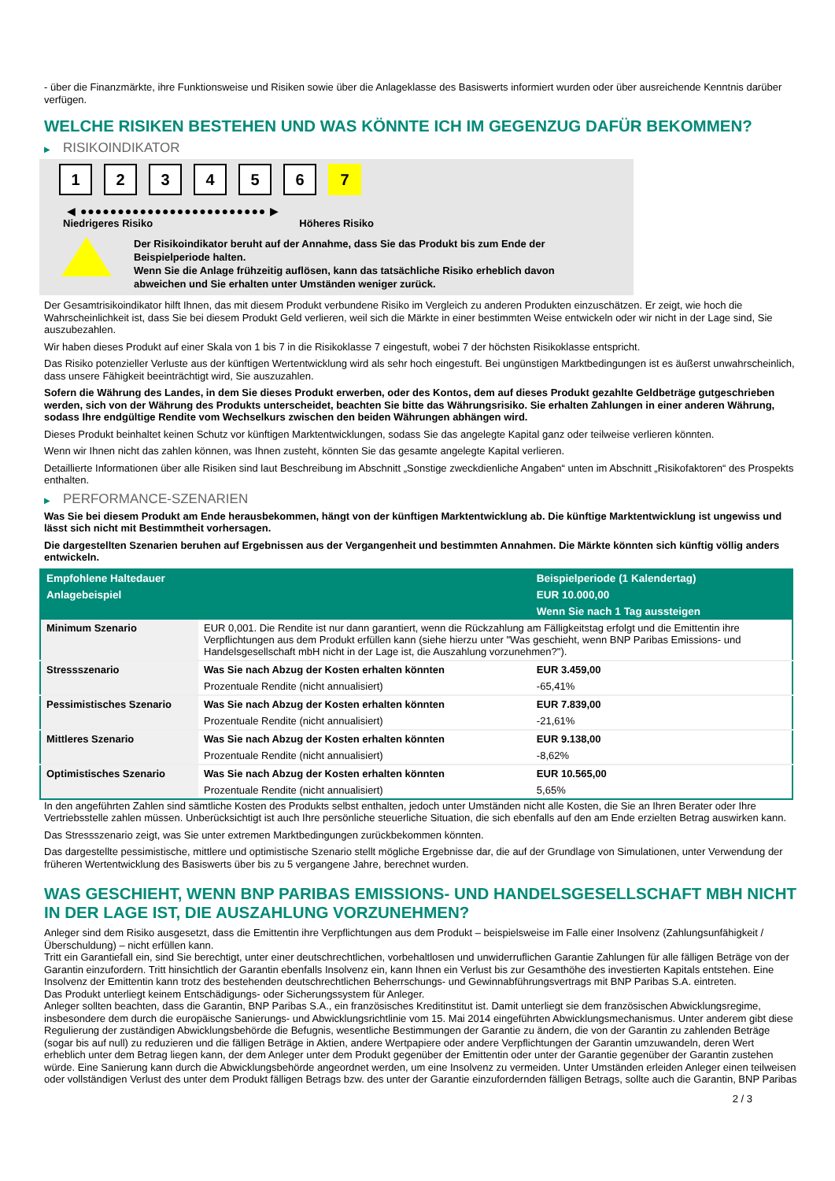- über die Finanzmärkte, ihre Funktionsweise und Risiken sowie über die Anlageklasse des Basiswerts informiert wurden oder über ausreichende Kenntnis darüber verfügen.
WELCHE RISIKEN BESTEHEN UND WAS KÖNNTE ICH IM GEGENZUG DAFÜR BEKOMMEN?
▶ RISIKOINDIKATOR
1 2 3 4 5 6 7
◀ ●●●●●●●●●●●●●●●●●●●●●●●●● ▶
Niedrigeres Risiko Höheres Risiko
Der Risikoindikator beruht auf der Annahme, dass Sie das Produkt bis zum Ende der Beispielperiode halten.
Wenn Sie die Anlage frühzeitig auflösen, kann das tatsächliche Risiko erheblich davon abweichen und Sie erhalten unter Umständen weniger zurück.
Der Gesamtrisikoindikator hilft Ihnen, das mit diesem Produkt verbundene Risiko im Vergleich zu anderen Produkten einzuschätzen. Er zeigt, wie hoch die Wahrscheinlichkeit ist, dass Sie bei diesem Produkt Geld verlieren, weil sich die Märkte in einer bestimmten Weise entwickeln oder wir nicht in der Lage sind, Sie auszubezahlen.
Wir haben dieses Produkt auf einer Skala von 1 bis 7 in die Risikoklasse 7 eingestuft, wobei 7 der höchsten Risikoklasse entspricht.
Das Risiko potenzieller Verluste aus der künftigen Wertentwicklung wird als sehr hoch eingestuft. Bei ungünstigen Marktbedingungen ist es äußerst unwahrscheinlich, dass unsere Fähigkeit beeinträchtigt wird, Sie auszuzahlen.
Sofern die Währung des Landes, in dem Sie dieses Produkt erwerben, oder des Kontos, dem auf dieses Produkt gezahlte Geldbeträge gutgeschrieben werden, sich von der Währung des Produkts unterscheidet, beachten Sie bitte das Währungsrisiko. Sie erhalten Zahlungen in einer anderen Währung, sodass Ihre endgültige Rendite vom Wechselkurs zwischen den beiden Währungen abhängen wird.
Dieses Produkt beinhaltet keinen Schutz vor künftigen Marktentwicklungen, sodass Sie das angelegte Kapital ganz oder teilweise verlieren könnten.
Wenn wir Ihnen nicht das zahlen können, was Ihnen zusteht, könnten Sie das gesamte angelegte Kapital verlieren.
Detaillierte Informationen über alle Risiken sind laut Beschreibung im Abschnitt „Sonstige zweckdienliche Angaben“ unten im Abschnitt „Risikofaktoren“ des Prospekts enthalten.
▶ PERFORMANCE-SZENARIEN
Was Sie bei diesem Produkt am Ende herausbekommen, hängt von der künftigen Marktentwicklung ab. Die künftige Marktentwicklung ist ungewiss und lässt sich nicht mit Bestimmtheit vorhersagen.
Die dargestellten Szenarien beruhen auf Ergebnissen aus der Vergangenheit und bestimmten Annahmen. Die Märkte könnten sich künftig völlig anders entwickeln.
| Empfohlene Haltedauer | | Beispielperiode (1 Kalendertag) |
| --- | --- | --- |
| Anlagebeispiel | | EUR 10.000,00 |
| | | Wenn Sie nach 1 Tag aussteigen |
| Minimum Szenario | EUR 0,001. Die Rendite ist nur dann garantiert, wenn die Rückzahlung am Fälligkeitstag erfolgt und die Emittentin ihre Verpflichtungen aus dem Produkt erfüllen kann (siehe hierzu unter "Was geschieht, wenn BNP Paribas Emissions- und Handelsgesellschaft mbH nicht in der Lage ist, die Auszahlung vorzunehmen?"). | |
| Stressszenario | Was Sie nach Abzug der Kosten erhalten könnten | EUR 3.459,00 |
| | Prozentuale Rendite (nicht annualisiert) | -65,41% |
| Pessimistisches Szenario | Was Sie nach Abzug der Kosten erhalten könnten | EUR 7.839,00 |
| | Prozentuale Rendite (nicht annualisiert) | -21,61% |
| Mittleres Szenario | Was Sie nach Abzug der Kosten erhalten könnten | EUR 9.138,00 |
| | Prozentuale Rendite (nicht annualisiert) | -8,62% |
| Optimistisches Szenario | Was Sie nach Abzug der Kosten erhalten könnten | EUR 10.565,00 |
| | Prozentuale Rendite (nicht annualisiert) | 5,65% |
In den angeführten Zahlen sind sämtliche Kosten des Produkts selbst enthalten, jedoch unter Umständen nicht alle Kosten, die Sie an Ihren Berater oder Ihre Vertriebsstelle zahlen müssen. Unberücksichtigt ist auch Ihre persönliche steuerliche Situation, die sich ebenfalls auf den am Ende erzielten Betrag auswirken kann.
Das Stressszenario zeigt, was Sie unter extremen Marktbedingungen zurückbekommen könnten.
Das dargestellte pessimistische, mittlere und optimistische Szenario stellt mögliche Ergebnisse dar, die auf der Grundlage von Simulationen, unter Verwendung der früheren Wertentwicklung des Basiswerts über bis zu 5 vergangene Jahre, berechnet wurden.
WAS GESCHIEHT, WENN BNP PARIBAS EMISSIONS- UND HANDELSGESELLSCHAFT MBH NICHT IN DER LAGE IST, DIE AUSZAHLUNG VORZUNEHMEN?
Anleger sind dem Risiko ausgesetzt, dass die Emittentin ihre Verpflichtungen aus dem Produkt – beispielsweise im Falle einer Insolvenz (Zahlungsunfähigkeit / Überschuldung) – nicht erfüllen kann.
Tritt ein Garantiefall ein, sind Sie berechtigt, unter einer deutschrechtlichen, vorbehaltlosen und unwiderruflichen Garantie Zahlungen für alle fälligen Beträge von der Garantin einzufordern. Tritt hinsichtlich der Garantin ebenfalls Insolvenz ein, kann Ihnen ein Verlust bis zur Gesamthöhe des investierten Kapitals entstehen. Eine Insolvenz der Emittentin kann trotz des bestehenden deutschrechtlichen Beherrschungs- und Gewinnabführungsvertrags mit BNP Paribas S.A. eintreten.
Das Produkt unterliegt keinem Entschädigungs- oder Sicherungssystem für Anleger.
Anleger sollten beachten, dass die Garantin, BNP Paribas S.A., ein französisches Kreditinstitut ist. Damit unterliegt sie dem französischen Abwicklungsregime, insbesondere dem durch die europäische Sanierungs- und Abwicklungsrichtlinie vom 15. Mai 2014 eingeführten Abwicklungsmechanismus. Unter anderem gibt diese Regulierung der zuständigen Abwicklungsbehörde die Befugnis, wesentliche Bestimmungen der Garantie zu ändern, die von der Garantin zu zahlenden Beträge (sogar bis auf null) zu reduzieren und die fälligen Beträge in Aktien, andere Wertpapiere oder andere Verpflichtungen der Garantin umzuwandeln, deren Wert erheblich unter dem Betrag liegen kann, der dem Anleger unter dem Produkt gegenüber der Emittentin oder unter der Garantie gegenüber der Garantin zustehen würde. Eine Sanierung kann durch die Abwicklungsbehörde angeordnet werden, um eine Insolvenz zu vermeiden. Unter Umständen erleiden Anleger einen teilweisen oder vollständigen Verlust des unter dem Produkt fälligen Betrags bzw. des unter der Garantie einzufordernden fälligen Betrags, sollte auch die Garantin, BNP Paribas
2 / 3